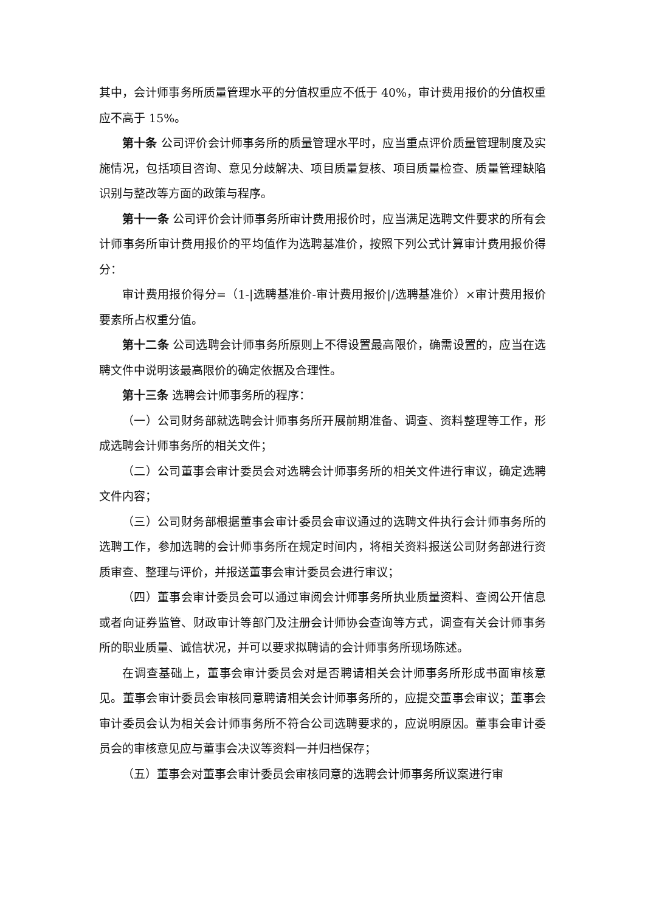其中，会计师事务所质量管理水平的分值权重应不低于 40%，审计费用报价的分值权重应不高于 15%。
第十条 公司评价会计师事务所的质量管理水平时，应当重点评价质量管理制度及实施情况，包括项目咨询、意见分歧解决、项目质量复核、项目质量检查、质量管理缺陷识别与整改等方面的政策与程序。
第十一条 公司评价会计师事务所审计费用报价时，应当满足选聘文件要求的所有会计师事务所审计费用报价的平均值作为选聘基准价，按照下列公式计算审计费用报价得分：
审计费用报价得分=（1-|选聘基准价-审计费用报价|/选聘基准价）×审计费用报价要素所占权重分值。
第十二条 公司选聘会计师事务所原则上不得设置最高限价，确需设置的，应当在选聘文件中说明该最高限价的确定依据及合理性。
第十三条 选聘会计师事务所的程序：
（一）公司财务部就选聘会计师事务所开展前期准备、调查、资料整理等工作，形成选聘会计师事务所的相关文件；
（二）公司董事会审计委员会对选聘会计师事务所的相关文件进行审议，确定选聘文件内容；
（三）公司财务部根据董事会审计委员会审议通过的选聘文件执行会计师事务所的选聘工作，参加选聘的会计师事务所在规定时间内，将相关资料报送公司财务部进行资质审查、整理与评价，并报送董事会审计委员会进行审议；
（四）董事会审计委员会可以通过审阅会计师事务所执业质量资料、查阅公开信息或者向证券监管、财政审计等部门及注册会计师协会查询等方式，调查有关会计师事务所的职业质量、诚信状况，并可以要求拟聘请的会计师事务所现场陈述。
在调查基础上，董事会审计委员会对是否聘请相关会计师事务所形成书面审核意见。董事会审计委员会审核同意聘请相关会计师事务所的，应提交董事会审议；董事会审计委员会认为相关会计师事务所不符合公司选聘要求的，应说明原因。董事会审计委员会的审核意见应与董事会决议等资料一并归档保存；
（五）董事会对董事会审计委员会审核同意的选聘会计师事务所议案进行审